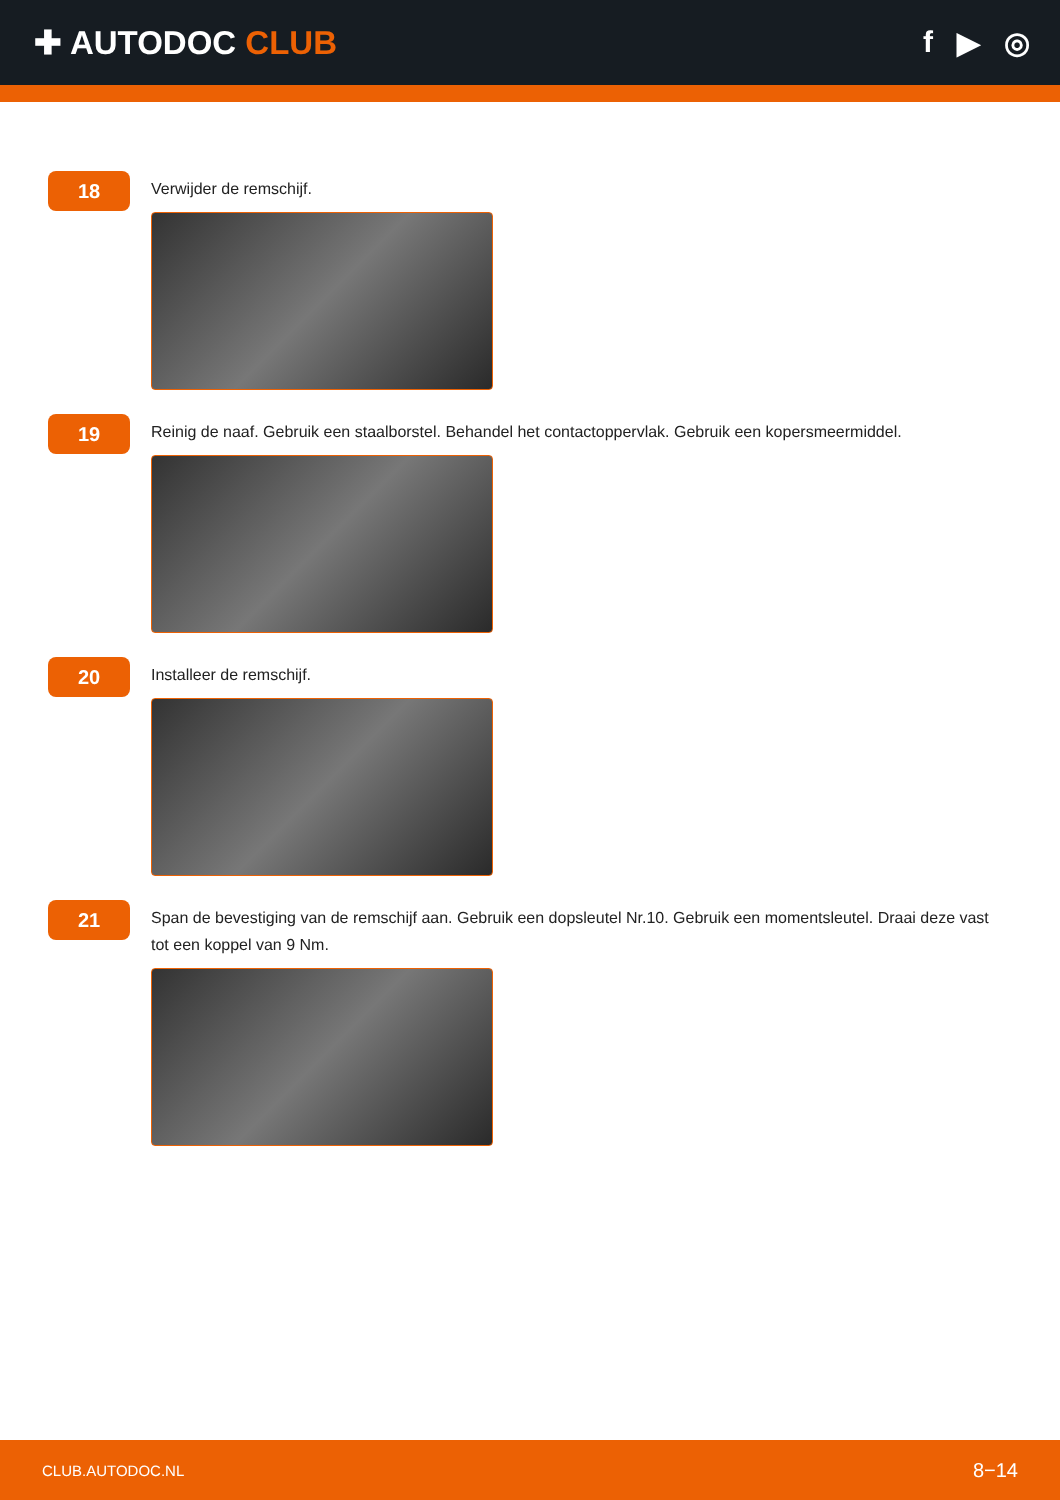✚ AUTODOC CLUB f ▶ ◎
18
Verwijder de remschijf.
19
Reinig de naaf. Gebruik een staalborstel. Behandel het contactoppervlak. Gebruik een kopersmeermiddel.
20
Installeer de remschijf.
21
Span de bevestiging van de remschijf aan. Gebruik een dopsleutel Nr.10. Gebruik een momentsleutel. Draai deze vast tot een koppel van 9 Nm.
CLUB.AUTODOC.NL 8−14